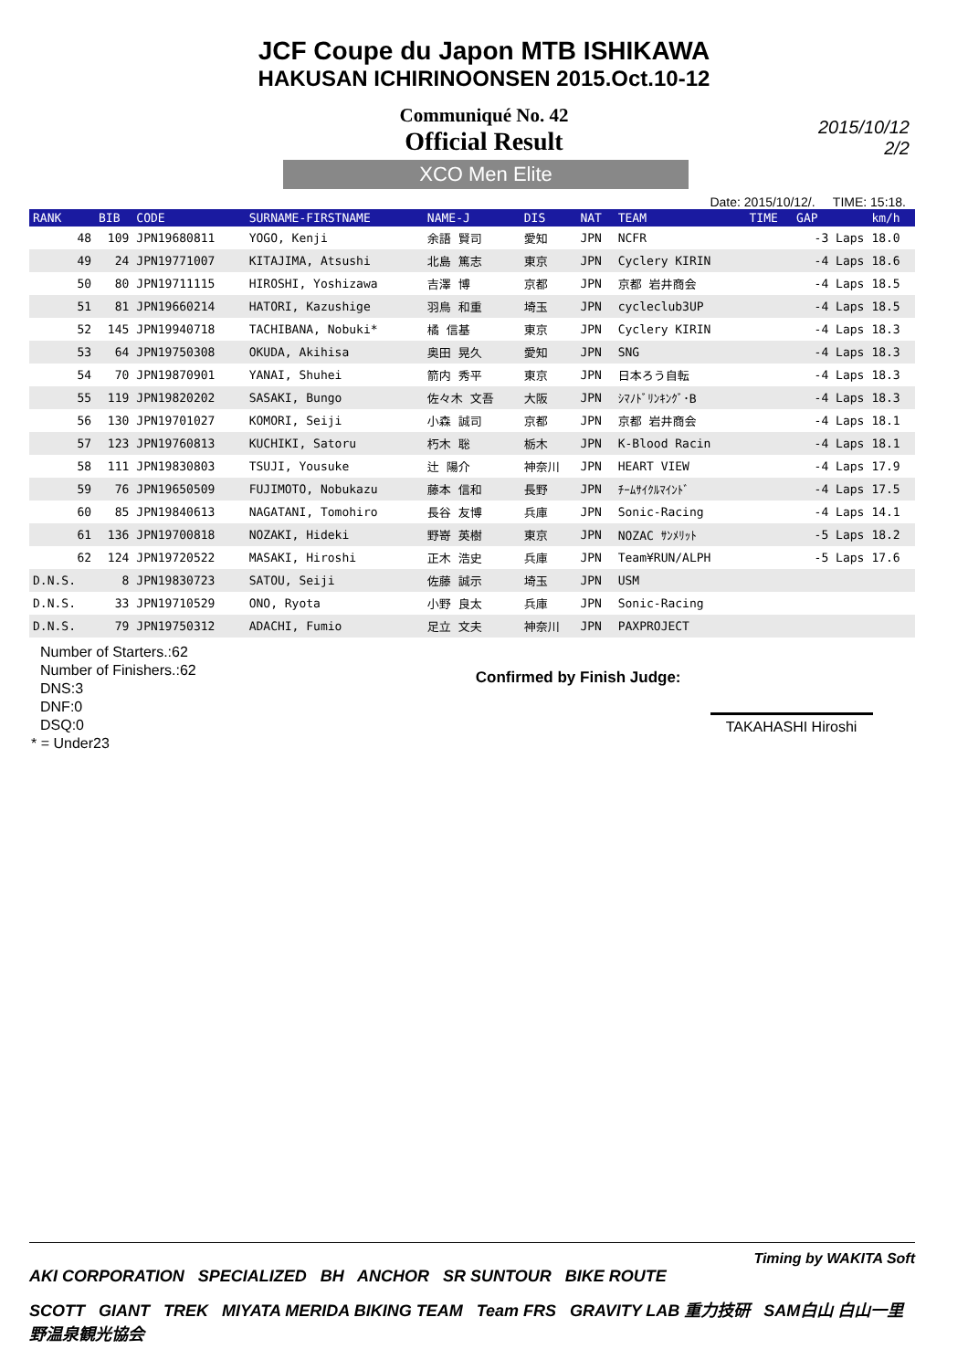JCF Coupe du Japon MTB ISHIKAWA
HAKUSAN ICHIRINOONSEN 2015.Oct.10-12
2015/10/12
2/2
Communiqué No. 42
Official Result
XCO Men Elite
Date: 2015/10/12/. TIME: 15:18.
| RANK | BIB | CODE | SURNAME-FIRSTNAME | NAME-J | DIS | NAT | TEAM | TIME | GAP | km/h |
| --- | --- | --- | --- | --- | --- | --- | --- | --- | --- | --- |
| 48 | 109 | JPN19680811 | YOGO, Kenji | 余語 賢司 | 愛知 | JPN | NCFR | | -3 Laps | 18.0 |
| 49 | 24 | JPN19771007 | KITAJIMA, Atsushi | 北島 篤志 | 東京 | JPN | Cyclery KIRIN | | -4 Laps | 18.6 |
| 50 | 80 | JPN19711115 | HIROSHI, Yoshizawa | 吉澤 博 | 京都 | JPN | 京都 岩井商会 | | -4 Laps | 18.5 |
| 51 | 81 | JPN19660214 | HATORI, Kazushige | 羽鳥 和重 | 埼玉 | JPN | cycleclub3UP | | -4 Laps | 18.5 |
| 52 | 145 | JPN19940718 | TACHIBANA, Nobuki* | 橘 信基 | 東京 | JPN | Cyclery KIRIN | | -4 Laps | 18.3 |
| 53 | 64 | JPN19750308 | OKUDA, Akihisa | 奥田 晃久 | 愛知 | JPN | SNG | | -4 Laps | 18.3 |
| 54 | 70 | JPN19870901 | YANAI, Shuhei | 箭内 秀平 | 東京 | JPN | 日本ろう自転 | | -4 Laps | 18.3 |
| 55 | 119 | JPN19820202 | SASAKI, Bungo | 佐々木 文吾 | 大阪 | JPN | ｼﾏﾉﾄﾞﾘﾝｷﾝｸﾞ･B | | -4 Laps | 18.3 |
| 56 | 130 | JPN19701027 | KOMORI, Seiji | 小森 誠司 | 京都 | JPN | 京都 岩井商会 | | -4 Laps | 18.1 |
| 57 | 123 | JPN19760813 | KUCHIKI, Satoru | 朽木 聡 | 栃木 | JPN | K-Blood Racin | | -4 Laps | 18.1 |
| 58 | 111 | JPN19830803 | TSUJI, Yousuke | 辻 陽介 | 神奈川 | JPN | HEART VIEW | | -4 Laps | 17.9 |
| 59 | 76 | JPN19650509 | FUJIMOTO, Nobukazu | 藤本 信和 | 長野 | JPN | ﾁｰﾑｻｲｸﾙﾏｲﾝﾄﾞ | | -4 Laps | 17.5 |
| 60 | 85 | JPN19840613 | NAGATANI, Tomohiro | 長谷 友博 | 兵庫 | JPN | Sonic-Racing | | -4 Laps | 14.1 |
| 61 | 136 | JPN19700818 | NOZAKI, Hideki | 野嵜 英樹 | 東京 | JPN | NOZAC ｻﾝﾒﾘｯﾄ | | -5 Laps | 18.2 |
| 62 | 124 | JPN19720522 | MASAKI, Hiroshi | 正木 浩史 | 兵庫 | JPN | Team¥RUN/ALPH | | -5 Laps | 17.6 |
| D.N.S. | 8 | JPN19830723 | SATOU, Seiji | 佐藤 誠示 | 埼玉 | JPN | USM | | | |
| D.N.S. | 33 | JPN19710529 | ONO, Ryota | 小野 良太 | 兵庫 | JPN | Sonic-Racing | | | |
| D.N.S. | 79 | JPN19750312 | ADACHI, Fumio | 足立 文夫 | 神奈川 | JPN | PAXPROJECT | | | |
Number of Starters.:62
Number of Finishers.:62
DNS:3
DNF:0
DSQ:0
* = Under23
Confirmed by Finish Judge:
TAKAHASHI Hiroshi
Timing by WAKITA Soft
AKI CORPORATION SPECIALIZED BH ANCHOR SR SUNTOUR BIKE ROUTE
SCOTT GIANT TREK MIYATA MERIDA BIKING TEAM Team FRS GRAVITY LAB 重力技研 SAM白山 白山一里野温泉観光協会